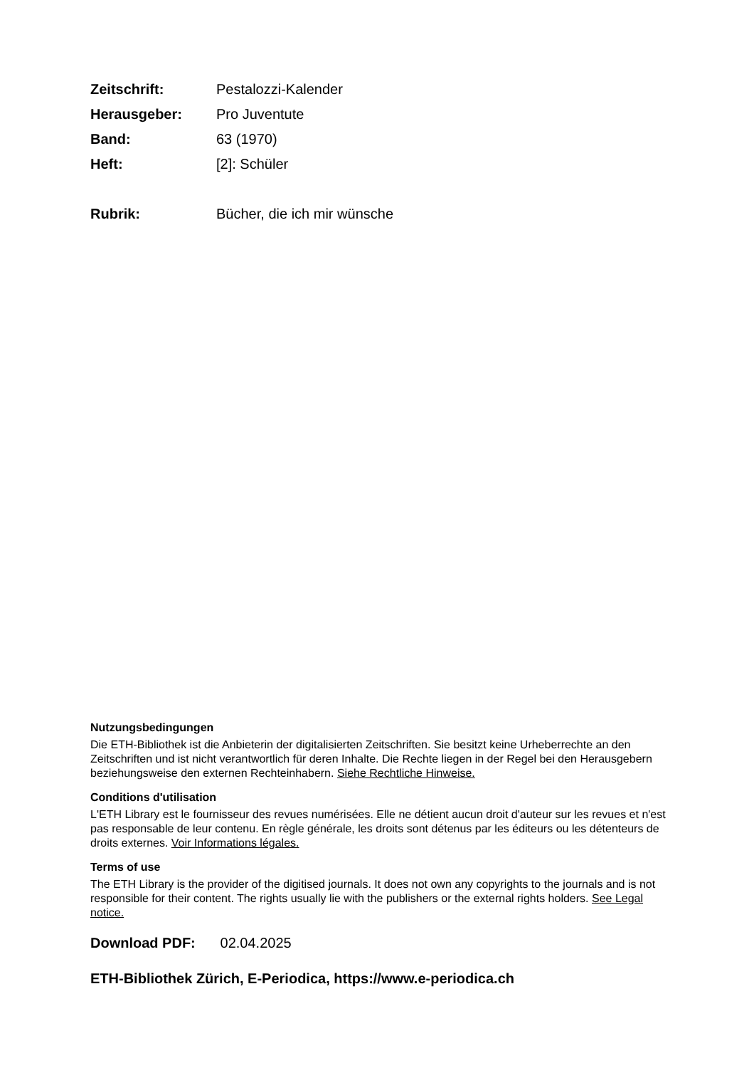Zeitschrift: Pestalozzi-Kalender
Herausgeber: Pro Juventute
Band: 63 (1970)
Heft: [2]: Schüler
Rubrik: Bücher, die ich mir wünsche
Nutzungsbedingungen
Die ETH-Bibliothek ist die Anbieterin der digitalisierten Zeitschriften. Sie besitzt keine Urheberrechte an den Zeitschriften und ist nicht verantwortlich für deren Inhalte. Die Rechte liegen in der Regel bei den Herausgebern beziehungsweise den externen Rechteinhabern. Siehe Rechtliche Hinweise.
Conditions d'utilisation
L'ETH Library est le fournisseur des revues numérisées. Elle ne détient aucun droit d'auteur sur les revues et n'est pas responsable de leur contenu. En règle générale, les droits sont détenus par les éditeurs ou les détenteurs de droits externes. Voir Informations légales.
Terms of use
The ETH Library is the provider of the digitised journals. It does not own any copyrights to the journals and is not responsible for their content. The rights usually lie with the publishers or the external rights holders. See Legal notice.
Download PDF: 02.04.2025
ETH-Bibliothek Zürich, E-Periodica, https://www.e-periodica.ch